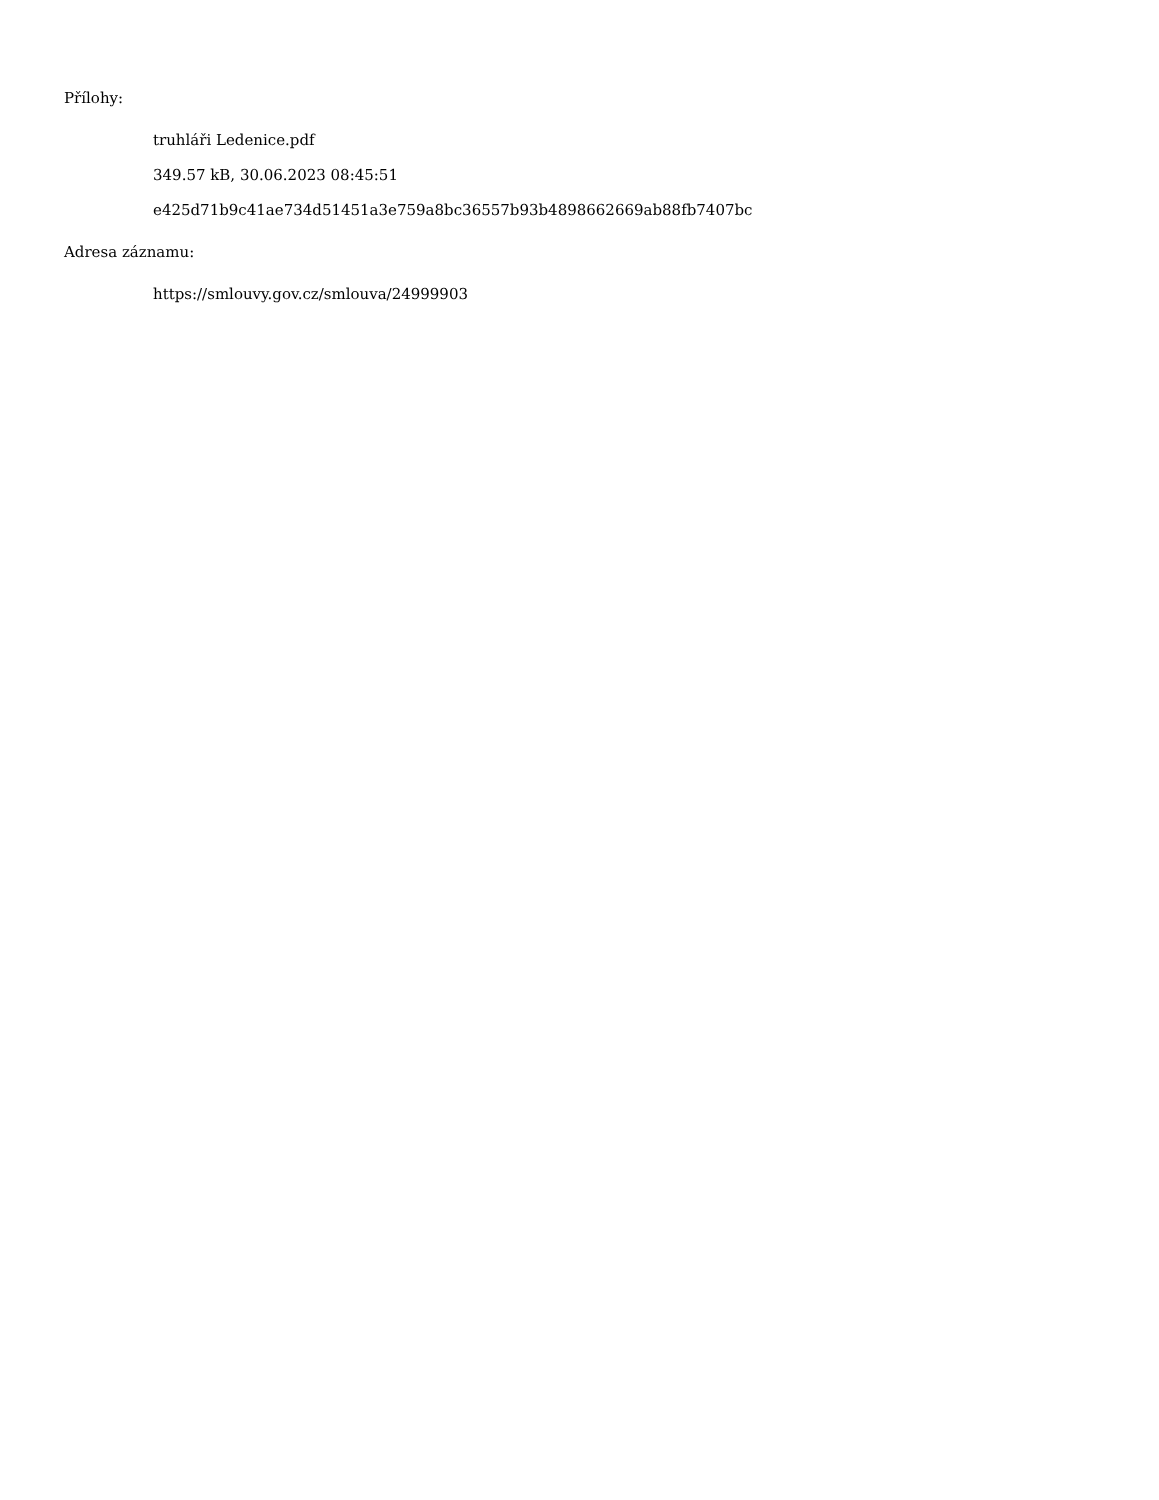Přílohy:
truhláři Ledenice.pdf
349.57 kB, 30.06.2023 08:45:51
e425d71b9c41ae734d51451a3e759a8bc36557b93b4898662669ab88fb7407bc
Adresa záznamu:
https://smlouvy.gov.cz/smlouva/24999903